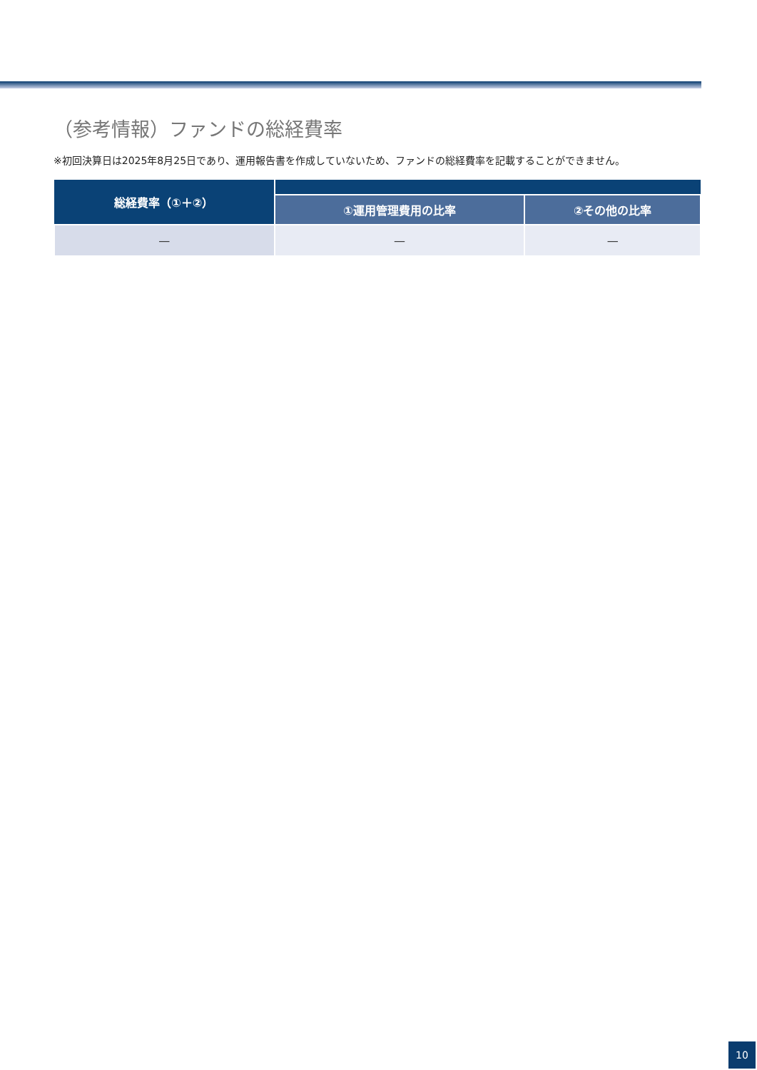（参考情報）ファンドの総経費率
※初回決算日は2025年8月25日であり、運用報告書を作成していないため、ファンドの総経費率を記載することができません。
| 総経費率（①＋②） | | |
| --- | --- | --- |
| | ①運用管理費用の比率 | ②その他の比率 |
| — | — | — |
10